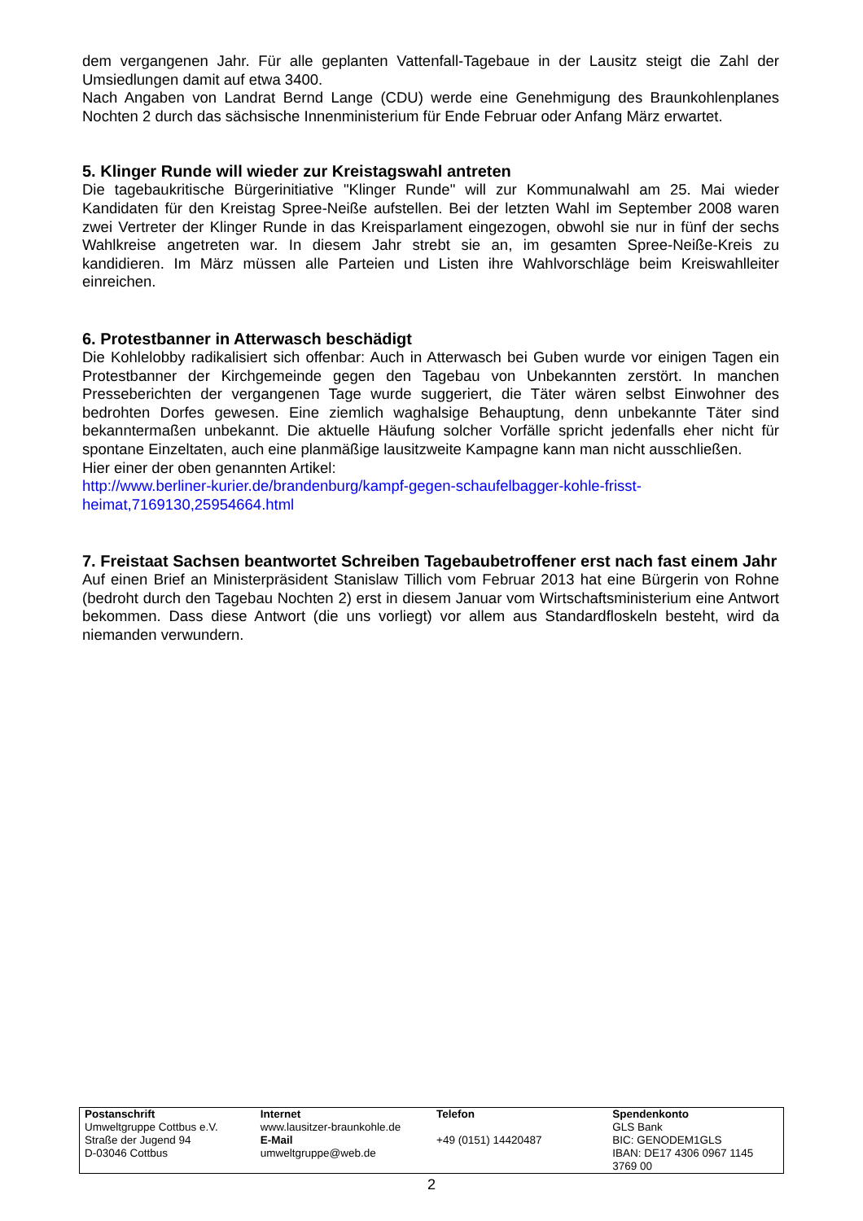dem vergangenen Jahr. Für alle geplanten Vattenfall-Tagebaue in der Lausitz steigt die Zahl der Umsiedlungen damit auf etwa 3400.
Nach Angaben von Landrat Bernd Lange (CDU) werde eine Genehmigung des Braunkohlenplanes Nochten 2 durch das sächsische Innenministerium für Ende Februar oder Anfang März erwartet.
5. Klinger Runde will wieder zur Kreistagswahl antreten
Die tagebaukritische Bürgerinitiative "Klinger Runde" will zur Kommunalwahl am 25. Mai wieder Kandidaten für den Kreistag Spree-Neiße aufstellen. Bei der letzten Wahl im September 2008 waren zwei Vertreter der Klinger Runde in das Kreisparlament eingezogen, obwohl sie nur in fünf der sechs Wahlkreise angetreten war. In diesem Jahr strebt sie an, im gesamten Spree-Neiße-Kreis zu kandidieren. Im März müssen alle Parteien und Listen ihre Wahlvorschläge beim Kreiswahlleiter einreichen.
6. Protestbanner in Atterwasch beschädigt
Die Kohlelobby radikalisiert sich offenbar: Auch in Atterwasch bei Guben wurde vor einigen Tagen ein Protestbanner der Kirchgemeinde gegen den Tagebau von Unbekannten zerstört. In manchen Presseberichten der vergangenen Tage wurde suggeriert, die Täter wären selbst Einwohner des bedrohten Dorfes gewesen. Eine ziemlich waghalsige Behauptung, denn unbekannte Täter sind bekanntermaßen unbekannt. Die aktuelle Häufung solcher Vorfälle spricht jedenfalls eher nicht für spontane Einzeltaten, auch eine planmäßige lausitzweite Kampagne kann man nicht ausschließen.
Hier einer der oben genannten Artikel:
http://www.berliner-kurier.de/brandenburg/kampf-gegen-schaufelbagger-kohle-frisst-heimat,7169130,25954664.html
7. Freistaat Sachsen beantwortet Schreiben Tagebaubetroffener erst nach fast einem Jahr
Auf einen Brief an Ministerpräsident Stanislaw Tillich vom Februar 2013 hat eine Bürgerin von Rohne (bedroht durch den Tagebau Nochten 2) erst in diesem Januar vom Wirtschaftsministerium eine Antwort bekommen. Dass diese Antwort (die uns vorliegt) vor allem aus Standardfloskeln besteht, wird da niemanden verwundern.
| Postanschrift | Internet | Telefon | Spendenkonto |
| Umweltgruppe Cottbus e.V. | www.lausitzer-braunkohle.de | | GLS Bank |
| Straße der Jugend 94 | E-Mail | +49 (0151) 14420487 | BIC: GENODEM1GLS |
| D-03046 Cottbus | umweltgruppe@web.de | | IBAN: DE17 4306 0967 1145 3769 00 |
2